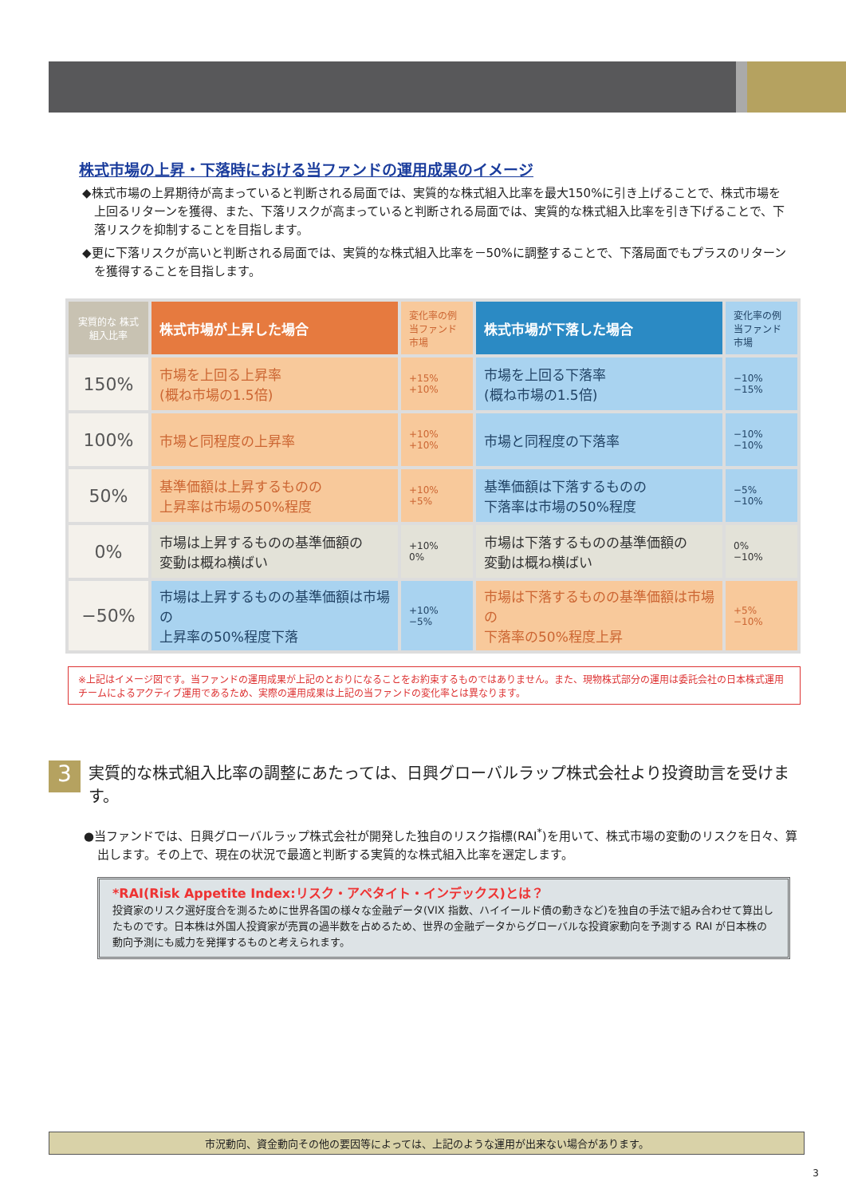株式市場の上昇・下落時における当ファンドの運用成果のイメージ
◆株式市場の上昇期待が高まっていると判断される局面では、実質的な株式組入比率を最大150%に引き上げることで、株式市場を上回るリターンを獲得、また、下落リスクが高まっていると判断される局面では、実質的な株式組入比率を引き下げることで、下落リスクを抑制することを目指します。
◆更に下落リスクが高いと判断される局面では、実質的な株式組入比率を－50%に調整することで、下落局面でもプラスのリターンを獲得することを目指します。
| 実質的な 株式組入比率 | 株式市場が上昇した場合 | 変化率の例 当ファンド 市場 | 株式市場が下落した場合 | 変化率の例 当ファンド 市場 |
| 150% | 市場を上回る上昇率 (概ね市場の1.5倍) | +15% +10% | 市場を上回る下落率 (概ね市場の1.5倍) | −10% −15% |
| 100% | 市場と同程度の上昇率 | +10% +10% | 市場と同程度の下落率 | −10% −10% |
| 50% | 基準価額は上昇するものの 上昇率は市場の50%程度 | +10% +5% | 基準価額は下落するものの 下落率は市場の50%程度 | −5% −10% |
| 0% | 市場は上昇するものの基準価額の 変動は概ね横ばい | +10% 0% | 市場は下落するものの基準価額の 変動は概ね横ばい | 0% −10% |
| −50% | 市場は上昇するものの基準価額は市場の 上昇率の50%程度下落 | +10% −5% | 市場は下落するものの基準価額は市場の 下落率の50%程度上昇 | +5% −10% |
※上記はイメージ図です。当ファンドの運用成果が上記のとおりになることをお約束するものではありません。また、現物株式部分の運用は委託会社の日本株式運用チームによるアクティブ運用であるため、実際の運用成果は上記の当ファンドの変化率とは異なります。
3
実質的な株式組入比率の調整にあたっては、日興グローバルラップ株式会社より投資助言を受けます。
●当ファンドでは、日興グローバルラップ株式会社が開発した独自のリスク指標(RAI<sup>*</sup>)を用いて、株式市場の変動のリスクを日々、算出します。その上で、現在の状況で最適と判断する実質的な株式組入比率を選定します。
*RAI(Risk Appetite Index:リスク・アペタイト・インデックス)とは？
投資家のリスク選好度合を測るために世界各国の様々な金融データ(VIX 指数、ハイイールド債の動きなど)を独自の手法で組み合わせて算出したものです。日本株は外国人投資家が売買の過半数を占めるため、世界の金融データからグローバルな投資家動向を予測する RAI が日本株の動向予測にも威力を発揮するものと考えられます。
市況動向、資金動向その他の要因等によっては、上記のような運用が出来ない場合があります。
3